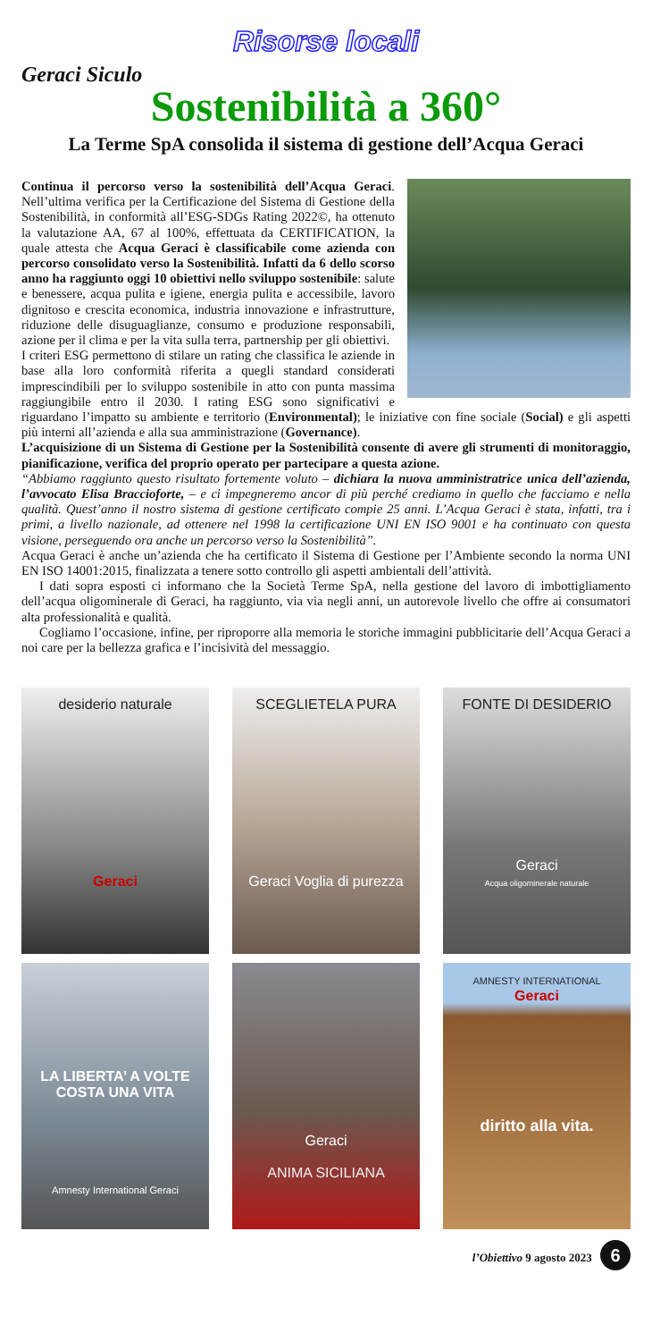Risorse locali
Geraci Siculo
Sostenibilità a 360°
La Terme SpA consolida il sistema di gestione dell’Acqua Geraci
Continua il percorso verso la sostenibilità dell’Acqua Geraci. Nell’ultima verifica per la Certificazione del Sistema di Gestione della Sostenibilità, in conformità all’ESG-SDGs Rating 2022©, ha ottenuto la valutazione AA, 67 al 100%, effettuata da CERTIFICATION, la quale attesta che Acqua Geraci è classificabile come azienda con percorso consolidato verso la Sostenibilità. Infatti da 6 dello scorso anno ha raggiunto oggi 10 obiettivi nello sviluppo sostenibile: salute e benessere, acqua pulita e igiene, energia pulita e accessibile, lavoro dignitoso e crescita economica, industria innovazione e infrastrutture, riduzione delle disuguaglianze, consumo e produzione responsabili, azione per il clima e per la vita sulla terra, partnership per gli obiettivi.
I criteri ESG permettono di stilare un rating che classifica le aziende in base alla loro conformità riferita a quegli standard considerati imprescindibili per lo sviluppo sostenibile in atto con punta massima raggiungibile entro il 2030. I rating ESG sono significativi e riguardano l’impatto su ambiente e territorio (Environmental); le iniziative con fine sociale (Social) e gli aspetti più interni all’azienda e alla sua amministrazione (Governance).
L’acquisizione di un Sistema di Gestione per la Sostenibilità consente di avere gli strumenti di monitoraggio, pianificazione, verifica del proprio operato per partecipare a questa azione.
“Abbiamo raggiunto questo risultato fortemente voluto – dichiara la nuova amministratrice unica dell’azienda, l’avvocato Elisa Braccioforte, – e ci impegneremo ancor di più perché crediamo in quello che facciamo e nella qualità. Quest’anno il nostro sistema di gestione certificato compie 25 anni. L’Acqua Geraci è stata, infatti, tra i primi, a livello nazionale, ad ottenere nel 1998 la certificazione UNI EN ISO 9001 e ha continuato con questa visione, perseguendo ora anche un percorso verso la Sostenibilità”.
Acqua Geraci è anche un’azienda che ha certificato il Sistema di Gestione per l’Ambiente secondo la norma UNI EN ISO 14001:2015, finalizzata a tenere sotto controllo gli aspetti ambientali dell’attività.
I dati sopra esposti ci informano che la Società Terme SpA, nella gestione del lavoro di imbottigliamento dell’acqua oligominerale di Geraci, ha raggiunto, via via negli anni, un autorevole livello che offre ai consumatori alta professionalità e qualità.
Cogliamo l’occasione, infine, per riproporre alla memoria le storiche immagini pubblicitarie dell’Acqua Geraci a noi care per la bellezza grafica e l’incisività del messaggio.
desiderio naturale
Geraci
SCEGLIETELA PURA
Geraci Voglia di purezza
FONTE DI DESIDERIO
Geraci
Acqua oligominerale naturale
LA LIBERTA’ A VOLTE COSTA UNA VITA
Amnesty International Geraci
Geraci
ANIMA SICILIANA
AMNESTY INTERNATIONAL Geraci
diritto alla vita.
l’Obiettivo 9 agosto 2023 6